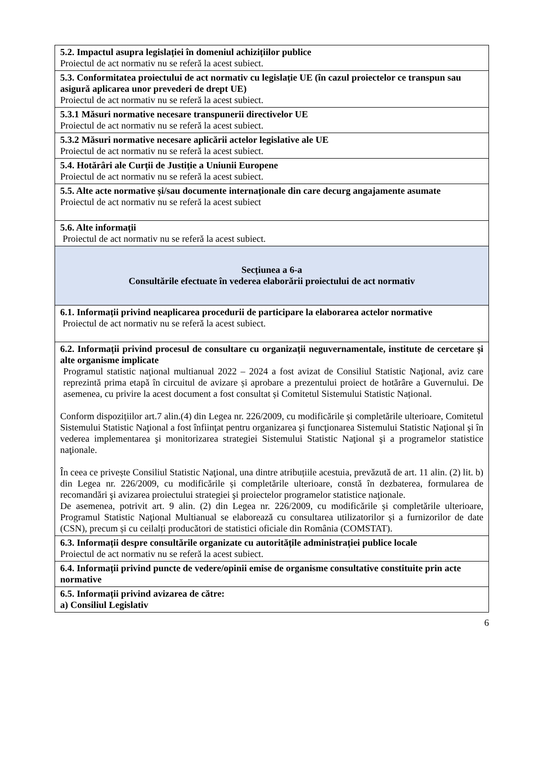| 5.2. Impactul asupra legislației în domeniul achizițiilor publice Proiectul de act normativ nu se referă la acest subiect. |
| 5.3. Conformitatea proiectului de act normativ cu legislație UE (în cazul proiectelor ce transpun sau asigură aplicarea unor prevederi de drept UE) Proiectul de act normativ nu se referă la acest subiect. |
| 5.3.1 Măsuri normative necesare transpunerii directivelor UE Proiectul de act normativ nu se referă la acest subiect. |
| 5.3.2 Măsuri normative necesare aplicării actelor legislative ale UE Proiectul de act normativ nu se referă la acest subiect. |
| 5.4. Hotărâri ale Curții de Justiție a Uniunii Europene Proiectul de act normativ nu se referă la acest subiect. |
| 5.5. Alte acte normative și/sau documente internaționale din care decurg angajamente asumate Proiectul de act normativ nu se referă la acest subiect |
| 5.6. Alte informații Proiectul de act normativ nu se referă la acest subiect. |
| Secțiunea a 6-a Consultările efectuate în vederea elaborării proiectului de act normativ |
| 6.1. Informații privind neaplicarea procedurii de participare la elaborarea actelor normative Proiectul de act normativ nu se referă la acest subiect. |
| 6.2. Informații privind procesul de consultare cu organizații neguvernamentale, institute de cercetare și alte organisme implicate Programul statistic naţional multianual 2022 – 2024 a fost avizat de Consiliul Statistic Naţional, aviz care reprezintă prima etapă în circuitul de avizare și aprobare a prezentului proiect de hotărâre a Guvernului. De asemenea, cu privire la acest document a fost consultat și Comitetul Sistemului Statistic Național. Conform dispozițiilor art.7 alin.(4) din Legea nr. 226/2009, cu modificările și completările ulterioare, Comitetul Sistemului Statistic Naţional a fost înfiinţat pentru organizarea şi funcţionarea Sistemului Statistic Naţional şi în vederea implementarea şi monitorizarea strategiei Sistemului Statistic Naţional şi a programelor statistice naţionale. În ceea ce privește Consiliul Statistic Naţional, una dintre atribuțiile acestuia, prevăzută de art. 11 alin. (2) lit. b) din Legea nr. 226/2009, cu modificările și completările ulterioare, constă în dezbaterea, formularea de recomandări şi avizarea proiectului strategiei şi proiectelor programelor statistice naţionale. De asemenea, potrivit art. 9 alin. (2) din Legea nr. 226/2009, cu modificările și completările ulterioare, Programul Statistic Naţional Multianual se elaborează cu consultarea utilizatorilor și a furnizorilor de date (CSN), precum și cu ceilalți producători de statistici oficiale din România (COMSTAT). |
| 6.3. Informații despre consultările organizate cu autoritățile administrației publice locale Proiectul de act normativ nu se referă la acest subiect. |
| 6.4. Informații privind puncte de vedere/opinii emise de organisme consultative constituite prin acte normative |
| 6.5. Informații privind avizarea de către: a) Consiliul Legislativ |
6